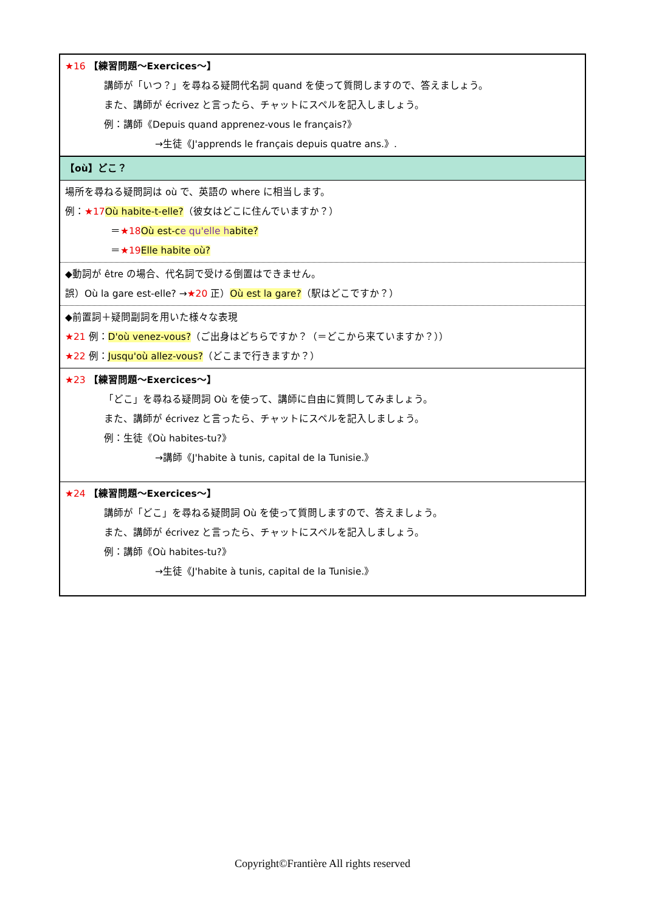| ★16 【練習問題～Exercices～】 講師が「いつ？」を尋ねる疑問代名詞 quand を使って質問しますので、答えましょう。 また、講師が écrivez と言ったら、チャットにスペルを記入しましょう。 例：講師《Depuis quand apprenez-vous le français?》 →生徒《J'apprends le français depuis quatre ans.》. |
| 【où】どこ？ |
| 場所を尋ねる疑問詞は où で、英語の where に相当します。 例： ★17 Où habite-t-elle? （彼女はどこに住んでいますか？） ＝ ★18 Où est-c e qu'elle h abite? ＝ ★19 Elle habite où? |
| ◆動詞が être の場合、代名詞で受ける倒置はできません。 誤）Où la gare est-elle? → ★20 正） Où est la gare? （駅はどこですか？） |
| ◆前置詞＋疑問副詞を用いた様々な表現 ★21 例： D'où venez-vous? （ご出身はどちらですか？（＝どこから来ていますか？）） ★22 例： Jusqu'où allez-vous? （どこまで行きますか？） |
| ★23 【練習問題～Exercices～】 「どこ」を尋ねる疑問詞 Où を使って、講師に自由に質問してみましょう。 また、講師が écrivez と言ったら、チャットにスペルを記入しましょう。 例：生徒《Où habites-tu?》 →講師《J'habite à tunis, capital de la Tunisie.》 |
| ★24 【練習問題～Exercices～】 講師が「どこ」を尋ねる疑問詞 Où を使って質問しますので、答えましょう。 また、講師が écrivez と言ったら、チャットにスペルを記入しましょう。 例：講師《Où habites-tu?》 →生徒《J'habite à tunis, capital de la Tunisie.》 |
Copyright©Frantière All rights reserved